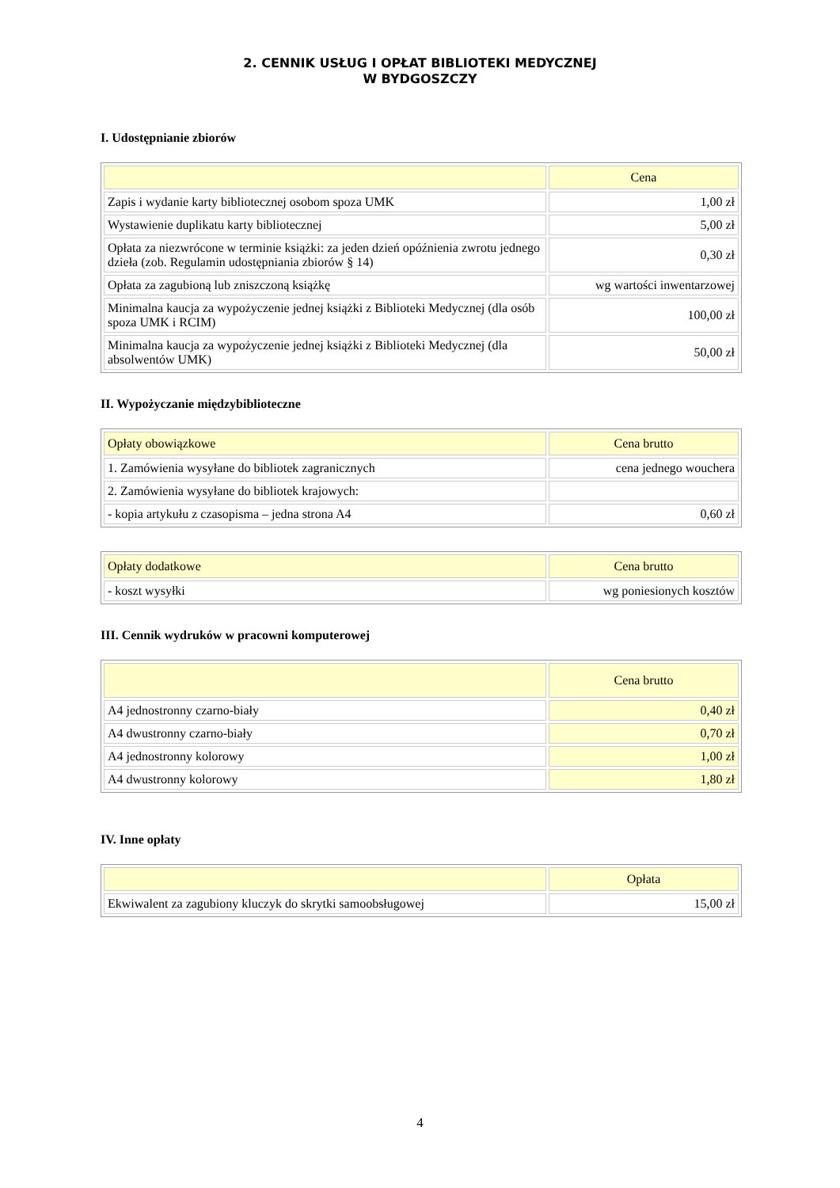2. CENNIK USŁUG I OPŁAT BIBLIOTEKI MEDYCZNEJ
W BYDGOSZCZY
I. Udostępnianie zbiorów
| | Cena |
| --- | --- |
| Zapis i wydanie karty bibliotecznej osobom spoza UMK | 1,00 zł |
| Wystawienie duplikatu karty bibliotecznej | 5,00 zł |
| Opłata za niezwrócone w terminie książki: za jeden dzień opóźnienia zwrotu jednego dzieła (zob. Regulamin udostępniania zbiorów § 14) | 0,30 zł |
| Opłata za zagubioną lub zniszczoną książkę | wg wartości inwentarzowej |
| Minimalna kaucja za wypożyczenie jednej książki z Biblioteki Medycznej (dla osób spoza UMK i RCIM) | 100,00 zł |
| Minimalna kaucja za wypożyczenie jednej książki z Biblioteki Medycznej (dla absolwentów UMK) | 50,00 zł |
II. Wypożyczanie międzybiblioteczne
| Opłaty obowiązkowe | Cena brutto |
| --- | --- |
| 1. Zamówienia wysyłane do bibliotek zagranicznych | cena jednego wouchera |
| 2. Zamówienia wysyłane do bibliotek krajowych: | |
| - kopia artykułu z czasopisma – jedna strona A4 | 0,60 zł |
| Opłaty dodatkowe | Cena brutto |
| --- | --- |
| - koszt wysyłki | wg poniesionych kosztów |
III. Cennik wydruków w pracowni komputerowej
| | Cena brutto |
| --- | --- |
| A4 jednostronny czarno-biały | 0,40 zł |
| A4 dwustronny czarno-biały | 0,70 zł |
| A4 jednostronny kolorowy | 1,00 zł |
| A4 dwustronny kolorowy | 1,80 zł |
IV. Inne opłaty
| | Opłata |
| --- | --- |
| Ekwiwalent za zagubiony kluczyk do skrytki samoobsługowej | 15,00 zł |
4